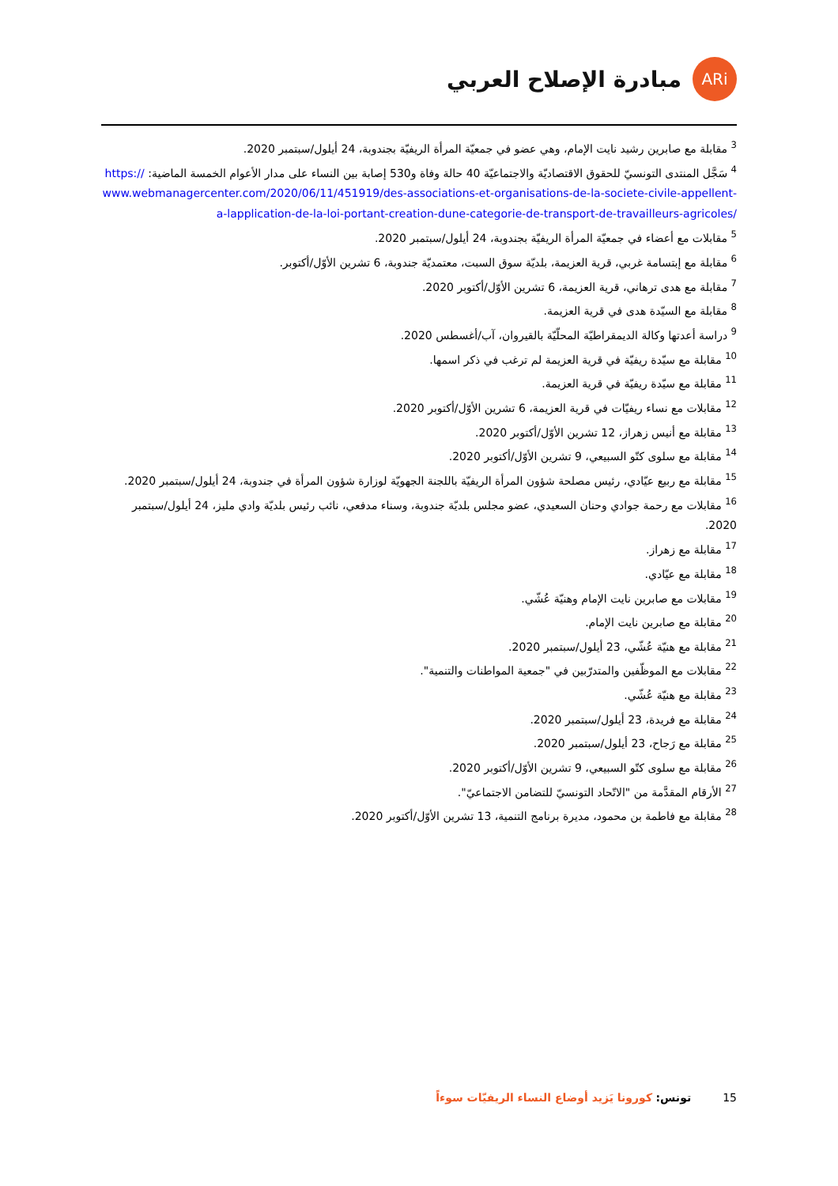ARi
مبادرة الإصلاح العربي
<sup>3</sup> مقابلة مع صابرين رشيد نايت الإمام، وهي عضو في جمعيّة المرأة الريفيّة بجندوبة، 24 أيلول/سبتمبر 2020.
<sup>4</sup> سَجَّل المنتدى التونسيّ للحقوق الاقتصاديّة والاجتماعيّة 40 حالة وفاة و530 إصابة بين النساء على مدار الأعوام الخمسة الماضية: https://www.webmanagercenter.com/2020/06/11/451919/des-associations-et-organisations-de-la-societe-civile-appellent-a-lapplication-de-la-loi-portant-creation-dune-categorie-de-transport-de-travailleurs-agricoles/
<sup>5</sup> مقابلات مع أعضاء في جمعيّة المرأة الريفيّة بجندوبة، 24 أيلول/سبتمبر 2020.
<sup>6</sup> مقابلة مع إبتسامة غربي، قرية العزيمة، بلديّة سوق السبت، معتمديّة جندوبة، 6 تشرين الأوّل/أكتوبر.
<sup>7</sup> مقابلة مع هدى ترهاني، قرية العزيمة، 6 تشرين الأوّل/أكتوبر 2020.
<sup>8</sup> مقابلة مع السيّدة هدى في قرية العزيمة.
<sup>9</sup> دراسة أعدتها وكالة الديمقراطيّة المحلّيّة بالقيروان، آب/أغسطس 2020.
<sup>10</sup> مقابلة مع سيّدة ريفيّة في قرية العزيمة لم ترغب في ذكر اسمها.
<sup>11</sup> مقابلة مع سيّدة ريفيّة في قرية العزيمة.
<sup>12</sup> مقابلات مع نساء ريفيّات في قرية العزيمة، 6 تشرين الأوّل/أكتوبر 2020.
<sup>13</sup> مقابلة مع أنيس زهراز، 12 تشرين الأوّل/أكتوبر 2020.
<sup>14</sup> مقابلة مع سلوى كتّو السبيعي، 9 تشرين الأوّل/أكتوبر 2020.
<sup>15</sup> مقابلة مع ربيع عيّادي، رئيس مصلحة شؤون المرأة الريفيّة باللجنة الجهويّة لوزارة شؤون المرأة في جندوبة، 24 أيلول/سبتمبر 2020.
<sup>16</sup> مقابلات مع رحمة جوادي وحنان السعيدي، عضو مجلس بلديّة جندوبة، وسناء مدفعي، نائب رئيس بلديّة وادي مليز، 24 أيلول/سبتمبر 2020.
<sup>17</sup> مقابلة مع زهراز.
<sup>18</sup> مقابلة مع عيّادي.
<sup>19</sup> مقابلات مع صابرين نايت الإمام وهنيّة عُشّي.
<sup>20</sup> مقابلة مع صابرين نايت الإمام.
<sup>21</sup> مقابلة مع هنيّة عُشّي، 23 أيلول/سبتمبر 2020.
<sup>22</sup> مقابلات مع الموظّفين والمتدرّبين في "جمعية المواطنات والتنمية".
<sup>23</sup> مقابلة مع هنيّة عُشّي.
<sup>24</sup> مقابلة مع فريدة، 23 أيلول/سبتمبر 2020.
<sup>25</sup> مقابلة مع رَجاح، 23 أيلول/سبتمبر 2020.
<sup>26</sup> مقابلة مع سلوى كتّو السبيعي، 9 تشرين الأوّل/أكتوبر 2020.
<sup>27</sup> الأرقام المقدَّمة من "الاتّحاد التونسيّ للتضامن الاجتماعيّ".
<sup>28</sup> مقابلة مع فاطمة بن محمود، مديرة برنامج التنمية، 13 تشرين الأوّل/أكتوبر 2020.
15 تونس: كورونا يَزيد أوضاع النساء الريفيّات سوءاً